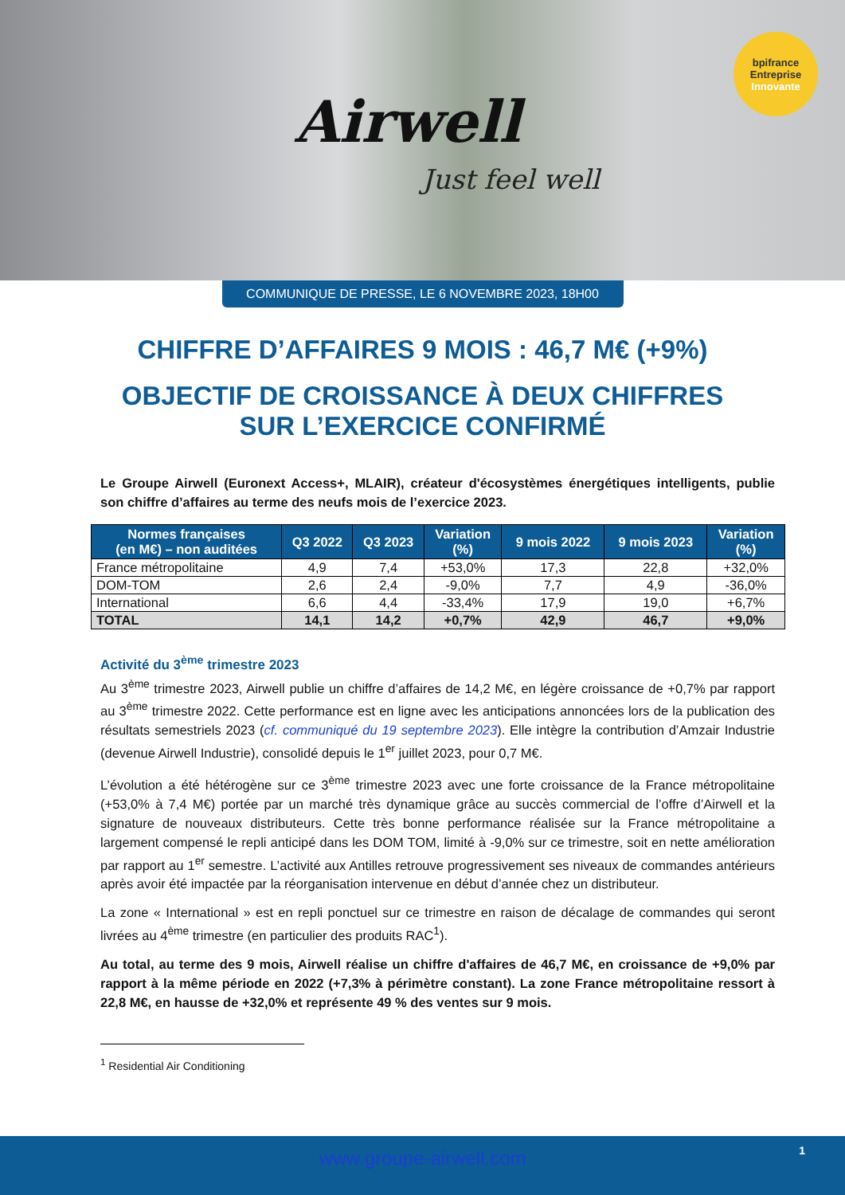Airwell
Just feel well
bpifrance
Entreprise
Innovante
COMMUNIQUE DE PRESSE, LE 6 NOVEMBRE 2023, 18H00
CHIFFRE D’AFFAIRES 9 MOIS : 46,7 M€ (+9%)
OBJECTIF DE CROISSANCE À DEUX CHIFFRES SUR L’EXERCICE CONFIRMÉ
Le Groupe Airwell (Euronext Access+, MLAIR), créateur d'écosystèmes énergétiques intelligents, publie son chiffre d’affaires au terme des neufs mois de l’exercice 2023.
| Normes françaises (en M€) – non auditées | Q3 2022 | Q3 2023 | Variation (%) | 9 mois 2022 | 9 mois 2023 | Variation (%) |
| --- | --- | --- | --- | --- | --- | --- |
| France métropolitaine | 4,9 | 7,4 | +53,0% | 17,3 | 22,8 | +32,0% |
| DOM-TOM | 2,6 | 2,4 | -9,0% | 7,7 | 4,9 | -36,0% |
| International | 6,6 | 4,4 | -33,4% | 17,9 | 19,0 | +6,7% |
| TOTAL | 14,1 | 14,2 | +0,7% | 42,9 | 46,7 | +9,0% |
Activité du 3<sup>ème</sup> trimestre 2023
Au 3<sup>ème</sup> trimestre 2023, Airwell publie un chiffre d’affaires de 14,2 M€, en légère croissance de +0,7% par rapport au 3<sup>ème</sup> trimestre 2022. Cette performance est en ligne avec les anticipations annoncées lors de la publication des résultats semestriels 2023 (cf. communiqué du 19 septembre 2023). Elle intègre la contribution d’Amzair Industrie (devenue Airwell Industrie), consolidé depuis le 1<sup>er</sup> juillet 2023, pour 0,7 M€.
L’évolution a été hétérogène sur ce 3<sup>ème</sup> trimestre 2023 avec une forte croissance de la France métropolitaine (+53,0% à 7,4 M€) portée par un marché très dynamique grâce au succès commercial de l’offre d’Airwell et la signature de nouveaux distributeurs. Cette très bonne performance réalisée sur la France métropolitaine a largement compensé le repli anticipé dans les DOM TOM, limité à -9,0% sur ce trimestre, soit en nette amélioration par rapport au 1<sup>er</sup> semestre. L’activité aux Antilles retrouve progressivement ses niveaux de commandes antérieurs après avoir été impactée par la réorganisation intervenue en début d’année chez un distributeur.
La zone « International » est en repli ponctuel sur ce trimestre en raison de décalage de commandes qui seront livrées au 4<sup>ème</sup> trimestre (en particulier des produits RAC<sup>1</sup>).
Au total, au terme des 9 mois, Airwell réalise un chiffre d'affaires de 46,7 M€, en croissance de +9,0% par rapport à la même période en 2022 (+7,3% à périmètre constant). La zone France métropolitaine ressort à 22,8 M€, en hausse de +32,0% et représente 49 % des ventes sur 9 mois.
<sup>1</sup> Residential Air Conditioning
www.groupe-airwell.com 1